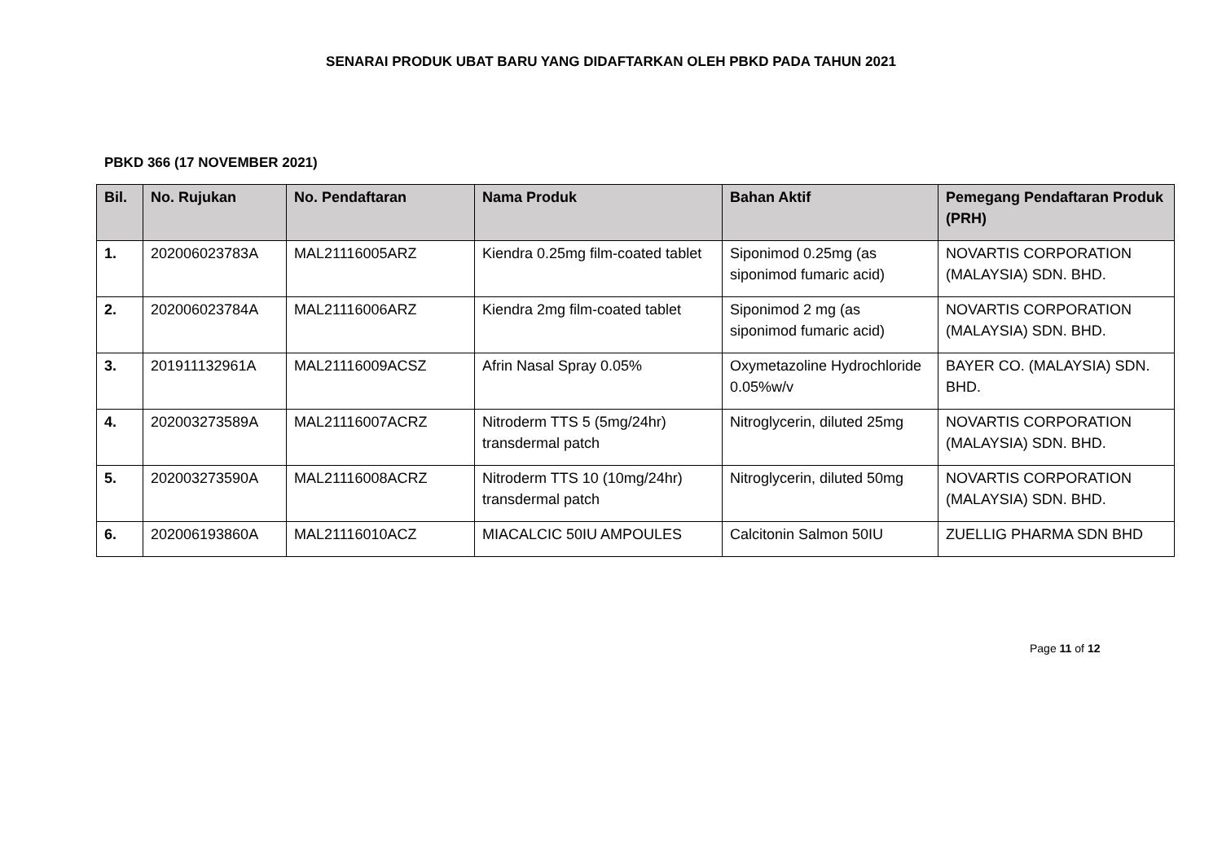SENARAI PRODUK UBAT BARU YANG DIDAFTARKAN OLEH PBKD PADA TAHUN 2021
PBKD 366 (17 NOVEMBER 2021)
| Bil. | No. Rujukan | No. Pendaftaran | Nama Produk | Bahan Aktif | Pemegang Pendaftaran Produk (PRH) |
| --- | --- | --- | --- | --- | --- |
| 1. | 202006023783A | MAL21116005ARZ | Kiendra 0.25mg film-coated tablet | Siponimod 0.25mg (as siponimod fumaric acid) | NOVARTIS CORPORATION (MALAYSIA) SDN. BHD. |
| 2. | 202006023784A | MAL21116006ARZ | Kiendra 2mg film-coated tablet | Siponimod 2 mg (as siponimod fumaric acid) | NOVARTIS CORPORATION (MALAYSIA) SDN. BHD. |
| 3. | 201911132961A | MAL21116009ACSZ | Afrin Nasal Spray 0.05% | Oxymetazoline Hydrochloride 0.05%w/v | BAYER CO. (MALAYSIA) SDN. BHD. |
| 4. | 202003273589A | MAL21116007ACRZ | Nitroderm TTS 5 (5mg/24hr) transdermal patch | Nitroglycerin, diluted 25mg | NOVARTIS CORPORATION (MALAYSIA) SDN. BHD. |
| 5. | 202003273590A | MAL21116008ACRZ | Nitroderm TTS 10 (10mg/24hr) transdermal patch | Nitroglycerin, diluted 50mg | NOVARTIS CORPORATION (MALAYSIA) SDN. BHD. |
| 6. | 202006193860A | MAL21116010ACZ | MIACALCIC 50IU AMPOULES | Calcitonin Salmon 50IU | ZUELLIG PHARMA SDN BHD |
Page 11 of 12